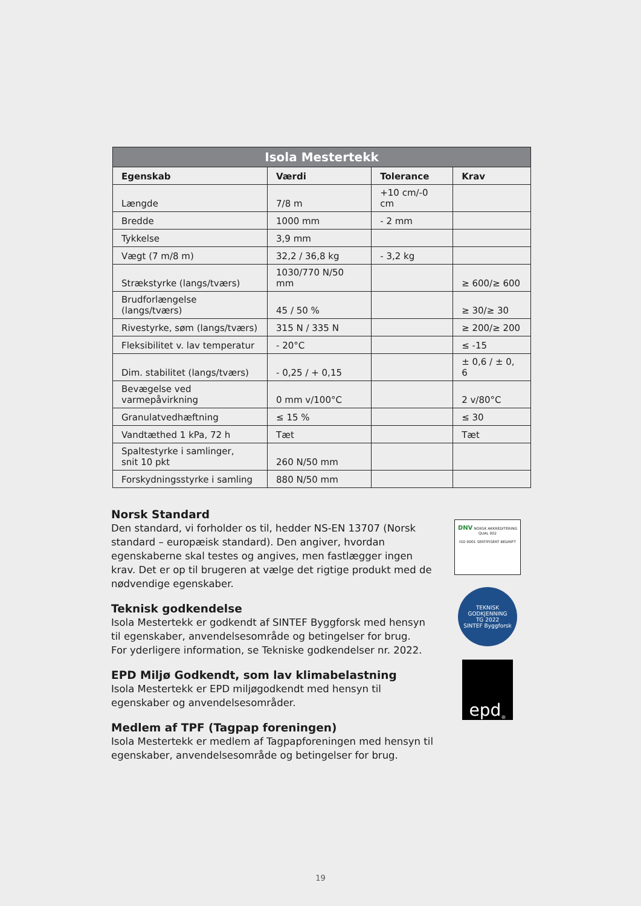| Isola Mestertekk | | | |
| Egenskab | Værdi | Tolerance | Krav |
| Længde | 7/8 m | +10 cm/-0 cm | |
| Bredde | 1000 mm | - 2 mm | |
| Tykkelse | 3,9 mm | | |
| Vægt (7 m/8 m) | 32,2 / 36,8 kg | - 3,2 kg | |
| Strækstyrke (langs/tværs) | 1030/770 N/50 mm | | ≥ 600/≥ 600 |
| Brudforlængelse (langs/tværs) | 45 / 50 % | | ≥ 30/≥ 30 |
| Rivestyrke, søm (langs/tværs) | 315 N / 335 N | | ≥ 200/≥ 200 |
| Fleksibilitet v. lav temperatur | - 20°C | | ≤ -15 |
| Dim. stabilitet (langs/tværs) | - 0,25 / + 0,15 | | ± 0,6 / ± 0, 6 |
| Bevægelse ved varmepåvirkning | 0 mm v/100°C | | 2 v/80°C |
| Granulatvedhæftning | ≤ 15 % | | ≤ 30 |
| Vandtæthed 1 kPa, 72 h | Tæt | | Tæt |
| Spaltestyrke i samlinger, snit 10 pkt | 260 N/50 mm | | |
| Forskydningsstyrke i samling | 880 N/50 mm | | |
Norsk Standard
Den standard, vi forholder os til, hedder NS-EN 13707 (Norsk standard – europæisk standard). Den angiver, hvordan egenskaberne skal testes og angives, men fastlægger ingen krav. Det er op til brugeren at vælge det rigtige produkt med de nødvendige egenskaber.
Teknisk godkendelse
Isola Mestertekk er godkendt af SINTEF Byggforsk med hensyn til egenskaber, anvendelsesområde og betingelser for brug.
For yderligere information, se Tekniske godkendelser nr. 2022.
EPD Miljø Godkendt, som lav klimabelastning
Isola Mestertekk er EPD miljøgodkendt med hensyn til egenskaber og anvendelsesområder.
Medlem af TPF (Tagpap foreningen)
Isola Mestertekk er medlem af Tagpapforeningen med hensyn til egenskaber, anvendelsesområde og betingelser for brug.
DNV NORSK AKKREDITERING QUAL 002
ISO 9001 SERTIFISERT BEDRIFT
TEKNISK GODKJENNING
TG 2022
SINTEF Byggforsk
epd<sup>®</sup>
19